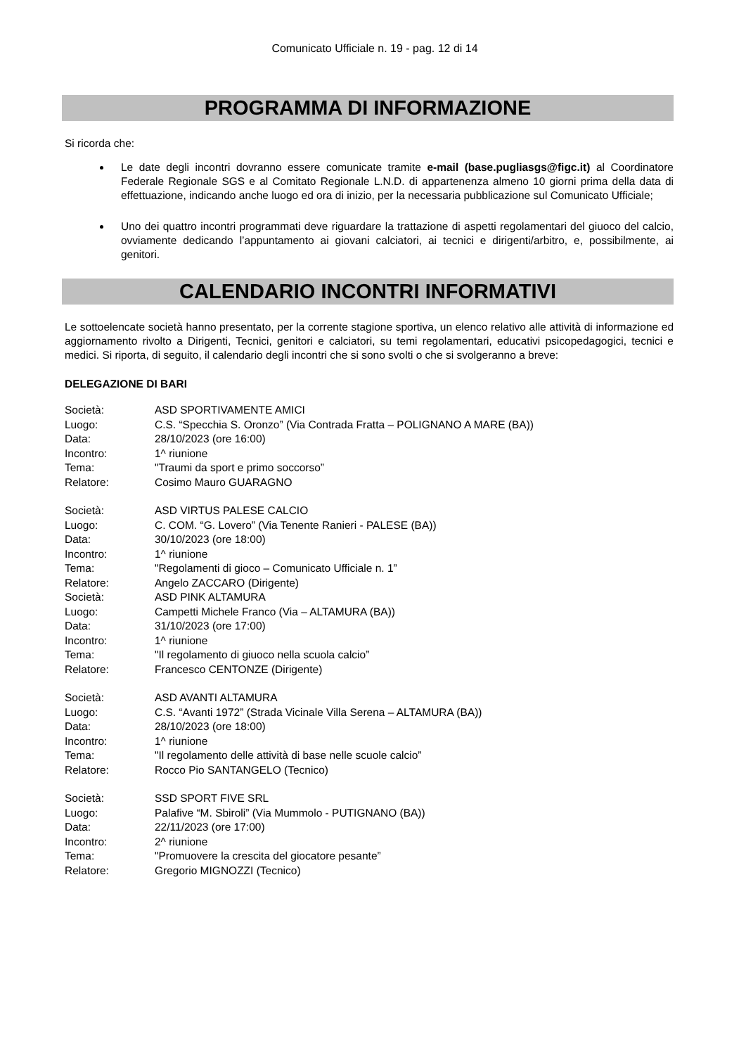Comunicato Ufficiale n. 19 - pag. 12 di 14
PROGRAMMA DI INFORMAZIONE
Si ricorda che:
Le date degli incontri dovranno essere comunicate tramite e-mail (base.pugliasgs@figc.it) al Coordinatore Federale Regionale SGS e al Comitato Regionale L.N.D. di appartenenza almeno 10 giorni prima della data di effettuazione, indicando anche luogo ed ora di inizio, per la necessaria pubblicazione sul Comunicato Ufficiale;
Uno dei quattro incontri programmati deve riguardare la trattazione di aspetti regolamentari del giuoco del calcio, ovviamente dedicando l’appuntamento ai giovani calciatori, ai tecnici e dirigenti/arbitro, e, possibilmente, ai genitori.
CALENDARIO INCONTRI INFORMATIVI
Le sottoelencate società hanno presentato, per la corrente stagione sportiva, un elenco relativo alle attività di informazione ed aggiornamento rivolto a Dirigenti, Tecnici, genitori e calciatori, su temi regolamentari, educativi psicopedagogici, tecnici e medici. Si riporta, di seguito, il calendario degli incontri che si sono svolti o che si svolgeranno a breve:
DELEGAZIONE DI BARI
Società: ASD SPORTIVAMENTE AMICI Luogo: C.S. “Specchia S. Oronzo” (Via Contrada Fratta – POLIGNANO A MARE (BA)) Data: 28/10/2023 (ore 16:00) Incontro: 1^ riunione Tema: "Traumi da sport e primo soccorso” Relatore: Cosimo Mauro GUARAGNO
Società: ASD VIRTUS PALESE CALCIO Luogo: C. COM. “G. Lovero” (Via Tenente Ranieri - PALESE (BA)) Data: 30/10/2023 (ore 18:00) Incontro: 1^ riunione Tema: "Regolamenti di gioco – Comunicato Ufficiale n. 1” Relatore: Angelo ZACCARO (Dirigente)
Società: ASD PINK ALTAMURA Luogo: Campetti Michele Franco (Via – ALTAMURA (BA)) Data: 31/10/2023 (ore 17:00) Incontro: 1^ riunione Tema: "Il regolamento di giuoco nella scuola calcio” Relatore: Francesco CENTONZE (Dirigente)
Società: ASD AVANTI ALTAMURA Luogo: C.S. “Avanti 1972” (Strada Vicinale Villa Serena – ALTAMURA (BA)) Data: 28/10/2023 (ore 18:00) Incontro: 1^ riunione Tema: "Il regolamento delle attività di base nelle scuole calcio” Relatore: Rocco Pio SANTANGELO (Tecnico)
Società: SSD SPORT FIVE SRL Luogo: Palafive “M. Sbiroli” (Via Mummolo - PUTIGNANO (BA)) Data: 22/11/2023 (ore 17:00) Incontro: 2^ riunione Tema: "Promuovere la crescita del giocatore pesante” Relatore: Gregorio MIGNOZZI (Tecnico)